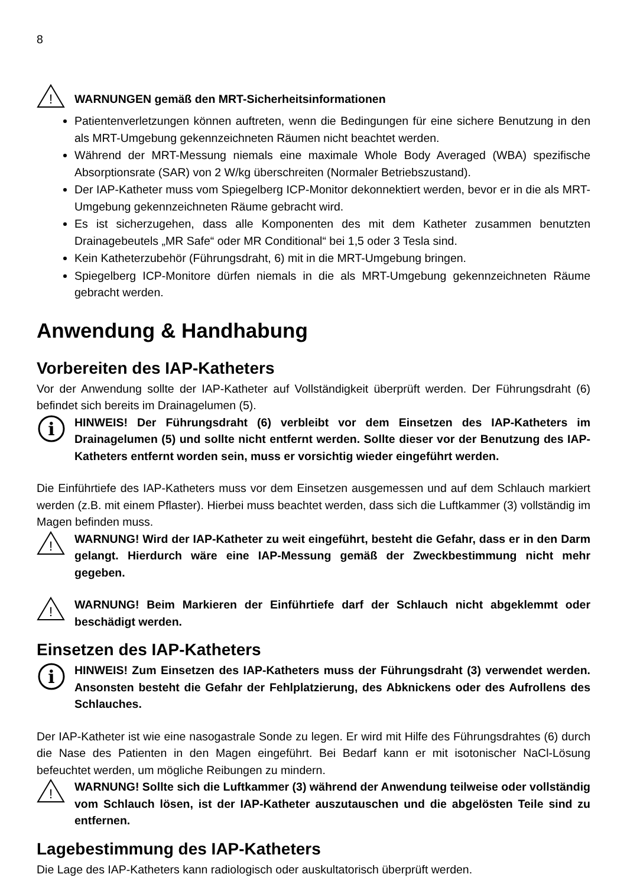8
!
WARNUNGEN gemäß den MRT-Sicherheitsinformationen
Patientenverletzungen können auftreten, wenn die Bedingungen für eine sichere Benutzung in den als MRT-Umgebung gekennzeichneten Räumen nicht beachtet werden.
Während der MRT-Messung niemals eine maximale Whole Body Averaged (WBA) spezifische Absorptionsrate (SAR) von 2 W/kg überschreiten (Normaler Betriebszustand).
Der IAP-Katheter muss vom Spiegelberg ICP-Monitor dekonnektiert werden, bevor er in die als MRT-Umgebung gekennzeichneten Räume gebracht wird.
Es ist sicherzugehen, dass alle Komponenten des mit dem Katheter zusammen benutzten Drainagebeutels „MR Safe“ oder MR Conditional“ bei 1,5 oder 3 Tesla sind.
Kein Katheterzubehör (Führungsdraht, 6) mit in die MRT-Umgebung bringen.
Spiegelberg ICP-Monitore dürfen niemals in die als MRT-Umgebung gekennzeichneten Räume gebracht werden.
Anwendung & Handhabung
Vorbereiten des IAP-Katheters
Vor der Anwendung sollte der IAP-Katheter auf Vollständigkeit überprüft werden. Der Führungsdraht (6) befindet sich bereits im Drainagelumen (5).
i
HINWEIS! Der Führungsdraht (6) verbleibt vor dem Einsetzen des IAP-Katheters im Drainagelumen (5) und sollte nicht entfernt werden. Sollte dieser vor der Benutzung des IAP-Katheters entfernt worden sein, muss er vorsichtig wieder eingeführt werden.
Die Einführtiefe des IAP-Katheters muss vor dem Einsetzen ausgemessen und auf dem Schlauch markiert werden (z.B. mit einem Pflaster). Hierbei muss beachtet werden, dass sich die Luftkammer (3) vollständig im Magen befinden muss.
!
WARNUNG! Wird der IAP-Katheter zu weit eingeführt, besteht die Gefahr, dass er in den Darm gelangt. Hierdurch wäre eine IAP-Messung gemäß der Zweckbestimmung nicht mehr gegeben.
!
WARNUNG! Beim Markieren der Einführtiefe darf der Schlauch nicht abgeklemmt oder beschädigt werden.
Einsetzen des IAP-Katheters
i
HINWEIS! Zum Einsetzen des IAP-Katheters muss der Führungsdraht (3) verwendet werden. Ansonsten besteht die Gefahr der Fehlplatzierung, des Abknickens oder des Aufrollens des Schlauches.
Der IAP-Katheter ist wie eine nasogastrale Sonde zu legen. Er wird mit Hilfe des Führungsdrahtes (6) durch die Nase des Patienten in den Magen eingeführt. Bei Bedarf kann er mit isotonischer NaCl-Lösung befeuchtet werden, um mögliche Reibungen zu mindern.
!
WARNUNG! Sollte sich die Luftkammer (3) während der Anwendung teilweise oder vollständig vom Schlauch lösen, ist der IAP-Katheter auszutauschen und die abgelösten Teile sind zu entfernen.
Lagebestimmung des IAP-Katheters
Die Lage des IAP-Katheters kann radiologisch oder auskultatorisch überprüft werden.